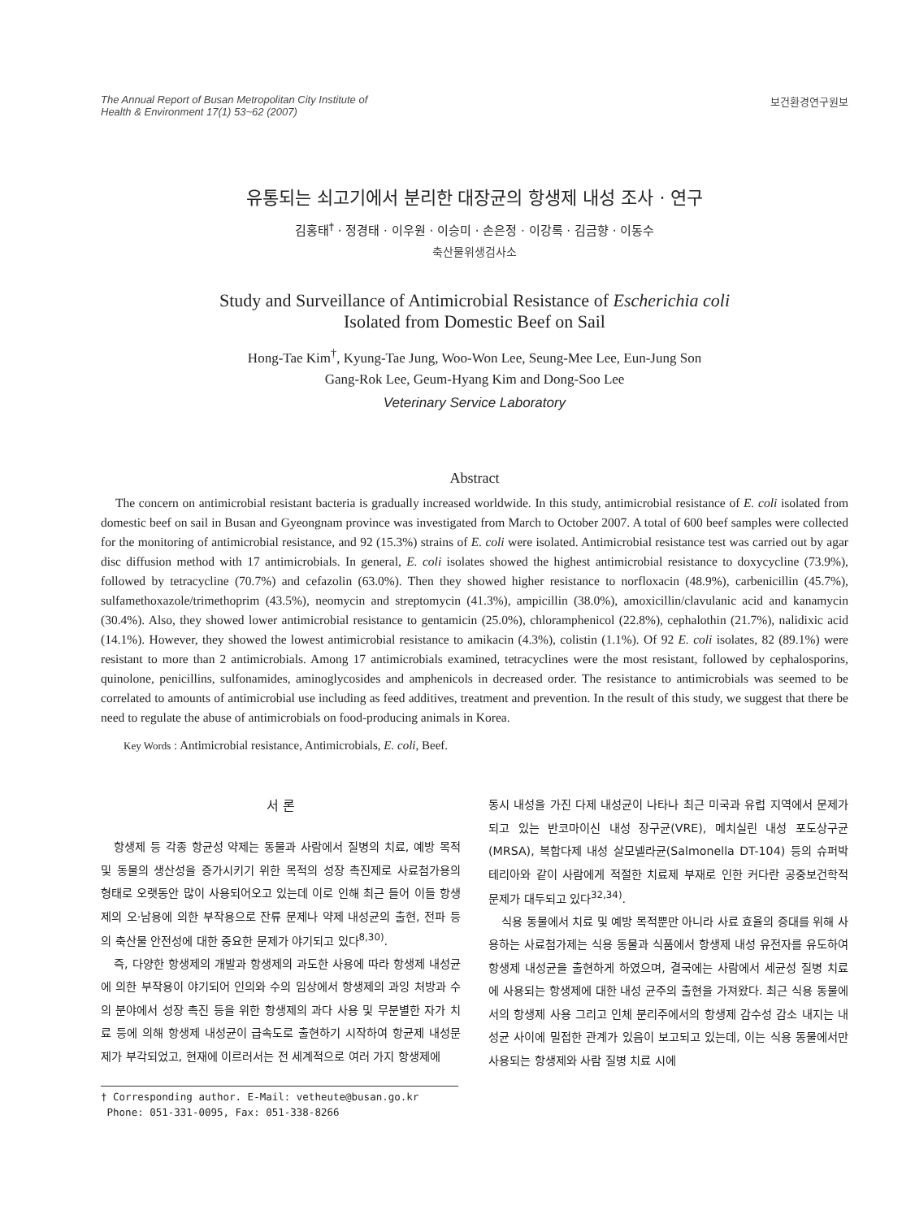The Annual Report of Busan Metropolitan City Institute of
Health & Environment 17(1) 53~62 (2007)
보건환경연구원보
유통되는 쇠고기에서 분리한 대장균의 항생제 내성 조사 · 연구
김홍태<sup>†</sup> · 정경태 · 이우원 · 이승미 · 손은정 · 이강록 · 김금향 · 이동수
축산물위생검사소
Study and Surveillance of Antimicrobial Resistance of Escherichia coli
Isolated from Domestic Beef on Sail
Hong-Tae Kim<sup>†</sup>, Kyung-Tae Jung, Woo-Won Lee, Seung-Mee Lee, Eun-Jung Son
Gang-Rok Lee, Geum-Hyang Kim and Dong-Soo Lee
Veterinary Service Laboratory
Abstract
The concern on antimicrobial resistant bacteria is gradually increased worldwide. In this study, antimicrobial resistance of E. coli isolated from domestic beef on sail in Busan and Gyeongnam province was investigated from March to October 2007. A total of 600 beef samples were collected for the monitoring of antimicrobial resistance, and 92 (15.3%) strains of E. coli were isolated. Antimicrobial resistance test was carried out by agar disc diffusion method with 17 antimicrobials. In general, E. coli isolates showed the highest antimicrobial resistance to doxycycline (73.9%), followed by tetracycline (70.7%) and cefazolin (63.0%). Then they showed higher resistance to norfloxacin (48.9%), carbenicillin (45.7%), sulfamethoxazole/trimethoprim (43.5%), neomycin and streptomycin (41.3%), ampicillin (38.0%), amoxicillin/clavulanic acid and kanamycin (30.4%). Also, they showed lower antimicrobial resistance to gentamicin (25.0%), chloramphenicol (22.8%), cephalothin (21.7%), nalidixic acid (14.1%). However, they showed the lowest antimicrobial resistance to amikacin (4.3%), colistin (1.1%). Of 92 E. coli isolates, 82 (89.1%) were resistant to more than 2 antimicrobials. Among 17 antimicrobials examined, tetracyclines were the most resistant, followed by cephalosporins, quinolone, penicillins, sulfonamides, aminoglycosides and amphenicols in decreased order. The resistance to antimicrobials was seemed to be correlated to amounts of antimicrobial use including as feed additives, treatment and prevention. In the result of this study, we suggest that there be need to regulate the abuse of antimicrobials on food-producing animals in Korea.
Key Words : Antimicrobial resistance, Antimicrobials, E. coli, Beef.
서 론
항생제 등 각종 항균성 약제는 동물과 사람에서 질병의 치료, 예방 목적 및 동물의 생산성을 증가시키기 위한 목적의 성장 촉진제로 사료첨가용의 형태로 오랫동안 많이 사용되어오고 있는데 이로 인해 최근 들어 이들 항생제의 오·남용에 의한 부작용으로 잔류 문제나 약제 내성균의 출현, 전파 등의 축산물 안전성에 대한 중요한 문제가 야기되고 있다<sup>8,30)</sup>.
즉, 다양한 항생제의 개발과 항생제의 과도한 사용에 따라 항생제 내성균에 의한 부작용이 야기되어 인의와 수의 임상에서 항생제의 과잉 처방과 수의 분야에서 성장 촉진 등을 위한 항생제의 과다 사용 및 무분별한 자가 치료 등에 의해 항생제 내성균이 급속도로 출현하기 시작하여 항균제 내성문제가 부각되었고, 현재에 이르러서는 전 세계적으로 여러 가지 항생제에
† Corresponding author. E-Mail: vetheute@busan.go.kr
Phone: 051-331-0095, Fax: 051-338-8266
동시 내성을 가진 다제 내성균이 나타나 최근 미국과 유럽 지역에서 문제가 되고 있는 반코마이신 내성 장구균(VRE), 메치실린 내성 포도상구균(MRSA), 복합다제 내성 살모넬라균(Salmonella DT-104) 등의 슈퍼박테리아와 같이 사람에게 적절한 치료제 부재로 인한 커다란 공중보건학적 문제가 대두되고 있다<sup>32,34)</sup>.
식용 동물에서 치료 및 예방 목적뿐만 아니라 사료 효율의 증대를 위해 사용하는 사료첨가제는 식용 동물과 식품에서 항생제 내성 유전자를 유도하여 항생제 내성균을 출현하게 하였으며, 결국에는 사람에서 세균성 질병 치료에 사용되는 항생제에 대한 내성 균주의 출현을 가져왔다. 최근 식용 동물에서의 항생제 사용 그리고 인체 분리주에서의 항생제 감수성 감소 내지는 내성균 사이에 밀접한 관계가 있음이 보고되고 있는데, 이는 식용 동물에서만 사용되는 항생제와 사람 질병 치료 시에